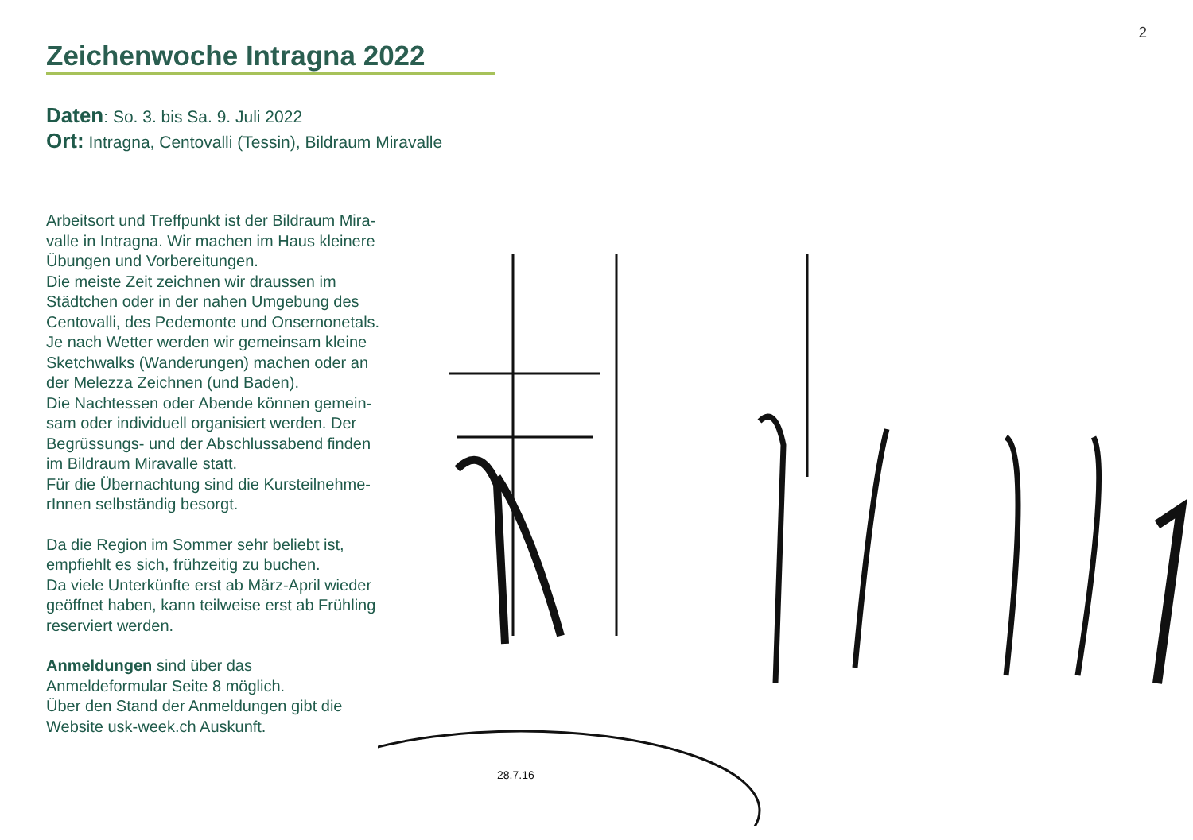2
Zeichenwoche Intragna 2022
Daten: So. 3. bis Sa. 9. Juli 2022
Ort: Intragna, Centovalli (Tessin), Bildraum Miravalle
28.7.16
Arbeitsort und Treffpunkt ist der Bildraum Mira-
valle in Intragna. Wir machen im Haus kleinere
Übungen und Vorbereitungen.
Die meiste Zeit zeichnen wir draussen im
Städtchen oder in der nahen Umgebung des
Centovalli, des Pedemonte und Onsernonetals.
Je nach Wetter werden wir gemeinsam kleine
Sketchwalks (Wanderungen) machen oder an
der Melezza Zeichnen (und Baden).
Die Nachtessen oder Abende können gemein-
sam oder individuell organisiert werden. Der
Begrüssungs- und der Abschlussabend finden
im Bildraum Miravalle statt.
Für die Übernachtung sind die Kursteilnehme-
rInnen selbständig besorgt.
Da die Region im Sommer sehr beliebt ist,
empfiehlt es sich, frühzeitig zu buchen.
Da viele Unterkünfte erst ab März-April wieder
geöffnet haben, kann teilweise erst ab Frühling
reserviert werden.
Anmeldungen sind über das
Anmeldeformular Seite 8 möglich.
Über den Stand der Anmeldungen gibt die
Website usk-week.ch Auskunft.